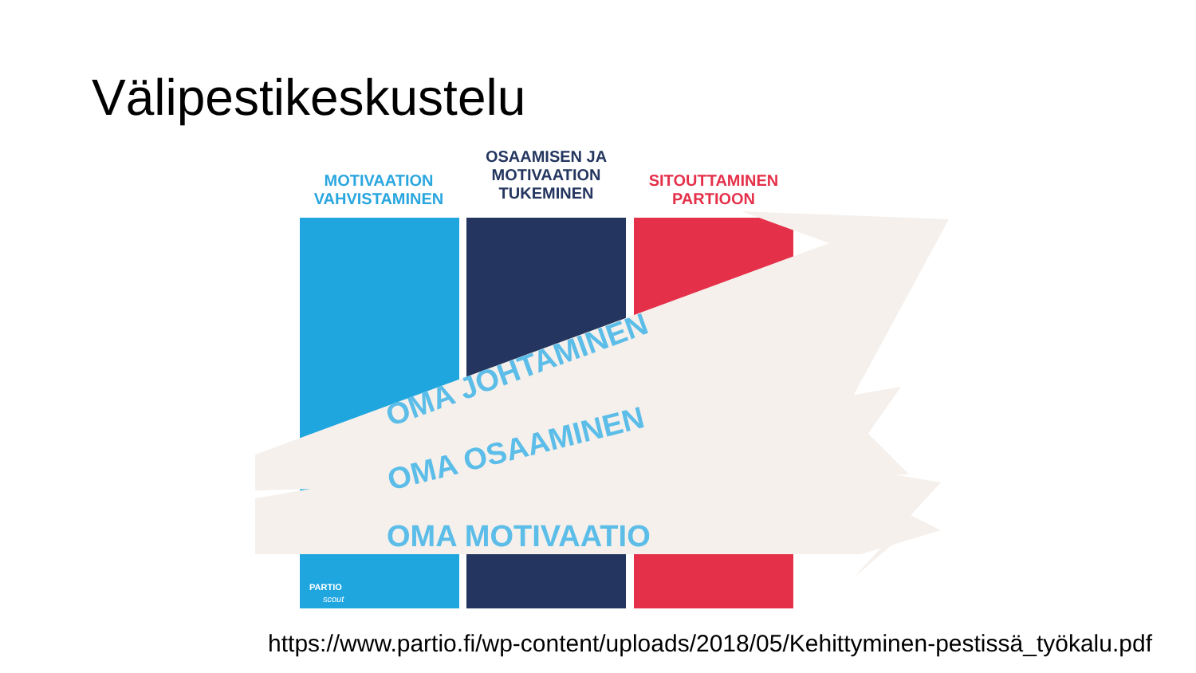Välipestikeskustelu
MOTIVAATION VAHVISTAMINEN
OSAAMISEN JA MOTIVAATION TUKEMINEN
SITOUTTAMINEN PARTIOON
OMA JOHTAMINEN
OMA OSAAMINEN
OMA MOTIVAATIO
PARTIO
scout
https://www.partio.fi/wp-content/uploads/2018/05/Kehittyminen-pestissä_työkalu.pdf